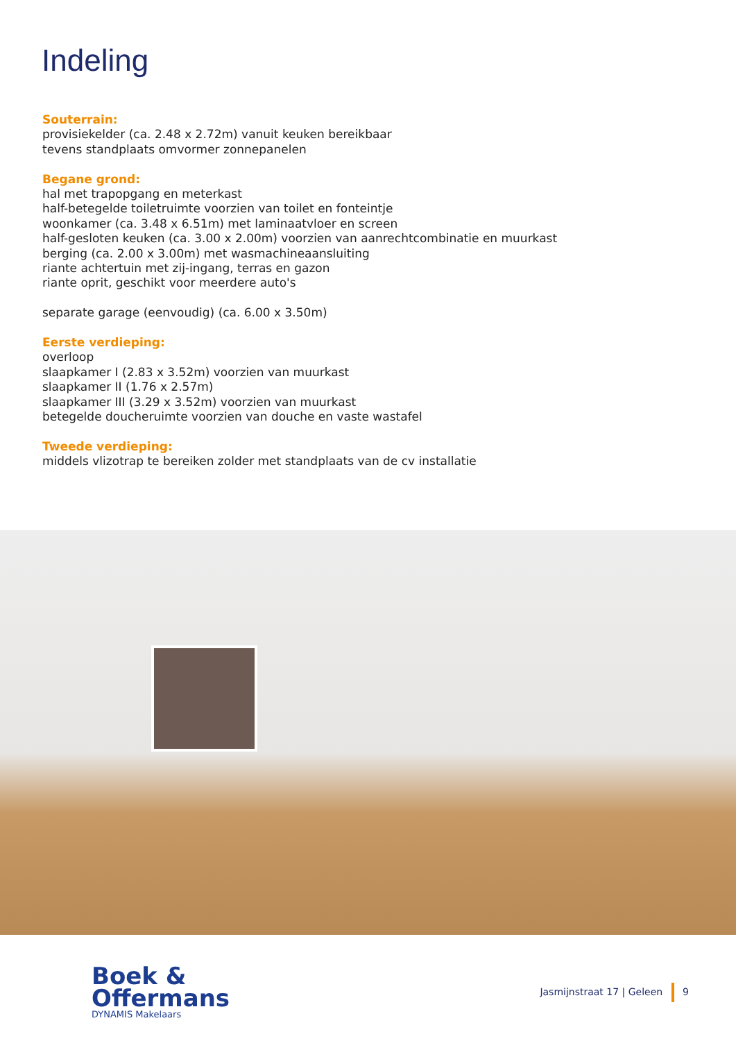Indeling
Souterrain:
provisiekelder (ca. 2.48 x 2.72m) vanuit keuken bereikbaar
tevens standplaats omvormer zonnepanelen
Begane grond:
hal met trapopgang en meterkast
half-betegelde toiletruimte voorzien van toilet en fonteintje
woonkamer (ca. 3.48 x 6.51m) met laminaatvloer en screen
half-gesloten keuken (ca. 3.00 x 2.00m) voorzien van aanrechtcombinatie en muurkast
berging (ca. 2.00 x 3.00m) met wasmachineaansluiting
riante achtertuin met zij-ingang, terras en gazon
riante oprit, geschikt voor meerdere auto's
separate garage (eenvoudig) (ca. 6.00 x 3.50m)
Eerste verdieping:
overloop
slaapkamer I (2.83 x 3.52m) voorzien van muurkast
slaapkamer II (1.76 x 2.57m)
slaapkamer III (3.29 x 3.52m) voorzien van muurkast
betegelde doucheruimte voorzien van douche en vaste wastafel
Tweede verdieping:
middels vlizotrap te bereiken zolder met standplaats van de cv installatie
Boek &
Offermans
DYNAMIS Makelaars
Jasmijnstraat 17 | Geleen 9